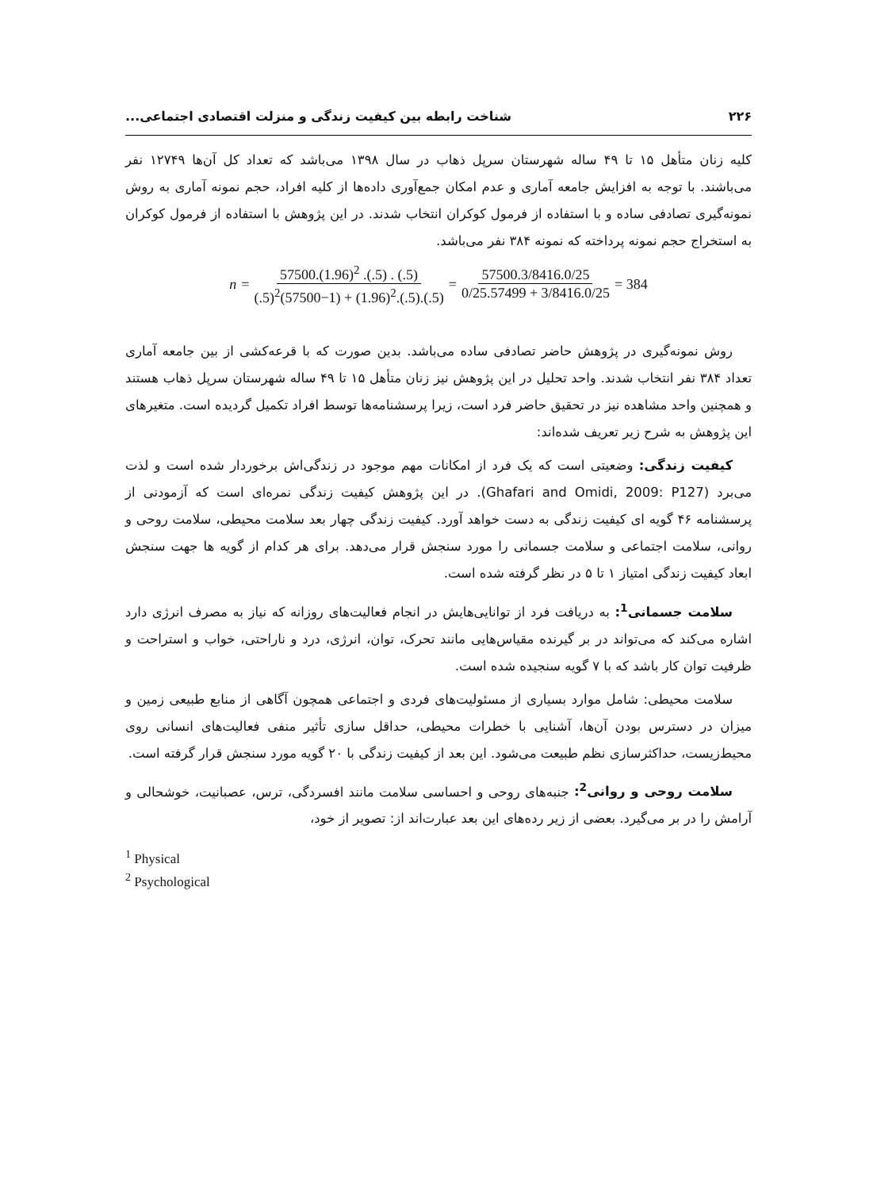۲۲۶ شناخت رابطه بین کیفیت زندگی و منزلت اقتصادی اجتماعی...
کلیه زنان متأهل ۱۵ تا ۴۹ ساله شهرستان سرپل ذهاب در سال ۱۳۹۸ می‌باشد که تعداد کل آن‌ها ۱۲۷۴۹ نفر می‌باشند. با توجه به افزایش جامعه آماری و عدم امکان جمع‌آوری داده‌ها از کلیه افراد، حجم نمونه آماری به روش نمونه‌گیری تصادفی ساده و با استفاده از فرمول کوکران انتخاب شدند. در این پژوهش با استفاده از فرمول کوکران به استخراج حجم نمونه پرداخته که نمونه ۳۸۴ نفر می‌باشد.
n = 57500.(1.96)<sup>2</sup> .(.5) . (.5) (.5)<sup>2</sup>(57500−1) + (1.96)<sup>2</sup>.(.5).(.5) = 57500.3/8416.0/25 0/25.57499 + 3/8416.0/25 = 384
روش نمونه‌گیری در پژوهش حاضر تصادفی ساده می‌باشد. بدین صورت که با قرعه‌کشی از بین جامعه آماری تعداد ۳۸۴ نفر انتخاب شدند. واحد تحلیل در این پژوهش نیز زنان متأهل ۱۵ تا ۴۹ ساله شهرستان سرپل ذهاب هستند و همچنین واحد مشاهده نیز در تحقیق حاضر فرد است، زیرا پرسشنامه‌ها توسط افراد تکمیل گردیده است. متغیرهای این پژوهش به شرح زیر تعریف شده‌اند:
کیفیت زندگی: وضعیتی است که یک فرد از امکانات مهم موجود در زندگی‌اش برخوردار شده است و لذت می‌برد (Ghafari and Omidi, 2009: P127). در این پژوهش کیفیت زندگی نمره‌ای است که آزمودنی از پرسشنامه ۴۶ گویه ای کیفیت زندگی به دست خواهد آورد. کیفیت زندگی چهار بعد سلامت محیطی، سلامت روحی و روانی، سلامت اجتماعی و سلامت جسمانی را مورد سنجش قرار می‌دهد. برای هر کدام از گویه ها جهت سنجش ابعاد کیفیت زندگی امتیاز ۱ تا ۵ در نظر گرفته شده است.
سلامت جسمانی<sup>1</sup>: به دریافت فرد از توانایی‌هایش در انجام فعالیت‌های روزانه که نیاز به مصرف انرژی دارد اشاره می‌کند که می‌تواند در بر گیرنده مقیاس‌هایی مانند تحرک، توان، انرژی، درد و ناراحتی، خواب و استراحت و ظرفیت توان کار باشد که با ۷ گویه سنجیده شده است.
سلامت محیطی: شامل موارد بسیاری از مسئولیت‌های فردی و اجتماعی همچون آگاهی از منابع طبیعی زمین و میزان در دسترس بودن آن‌ها، آشنایی با خطرات محیطی، حداقل سازی تأثیر منفی فعالیت‌های انسانی روی محیط‌زیست، حداکثرسازی نظم طبیعت می‌شود. این بعد از کیفیت زندگی با ۲۰ گویه مورد سنجش قرار گرفته است.
سلامت روحی و روانی<sup>2</sup>: جنبه‌های روحی و احساسی سلامت مانند افسردگی، ترس، عصبانیت، خوشحالی و آرامش را در بر می‌گیرد. بعضی از زیر رده‌های این بعد عبارت‌اند از: تصویر از خود،
<sup>1</sup> Physical
<sup>2</sup> Psychological